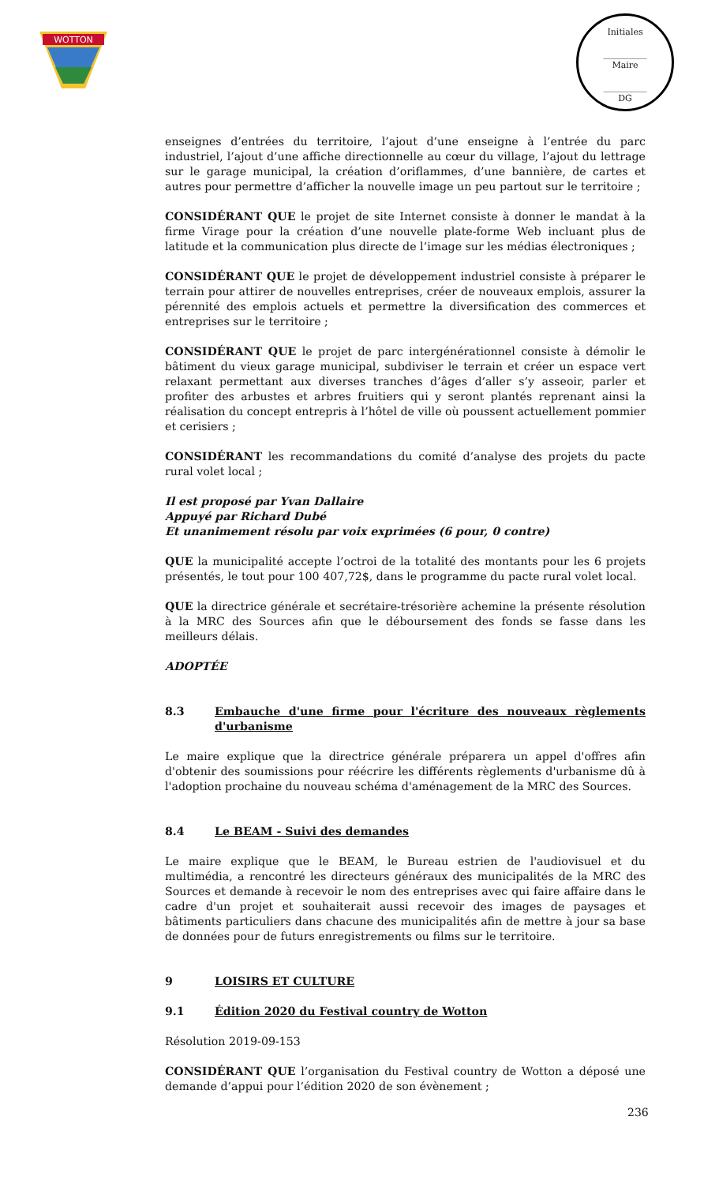WOTTON
Initiales
__________
Maire
__________
DG
enseignes d’entrées du territoire, l’ajout d’une enseigne à l’entrée du parc industriel, l’ajout d’une affiche directionnelle au cœur du village, l’ajout du lettrage sur le garage municipal, la création d’oriflammes, d’une bannière, de cartes et autres pour permettre d’afficher la nouvelle image un peu partout sur le territoire ;
CONSIDÉRANT QUE le projet de site Internet consiste à donner le mandat à la firme Virage pour la création d’une nouvelle plate-forme Web incluant plus de latitude et la communication plus directe de l’image sur les médias électroniques ;
CONSIDÉRANT QUE le projet de développement industriel consiste à préparer le terrain pour attirer de nouvelles entreprises, créer de nouveaux emplois, assurer la pérennité des emplois actuels et permettre la diversification des commerces et entreprises sur le territoire ;
CONSIDÉRANT QUE le projet de parc intergénérationnel consiste à démolir le bâtiment du vieux garage municipal, subdiviser le terrain et créer un espace vert relaxant permettant aux diverses tranches d’âges d’aller s’y asseoir, parler et profiter des arbustes et arbres fruitiers qui y seront plantés reprenant ainsi la réalisation du concept entrepris à l’hôtel de ville où poussent actuellement pommier et cerisiers ;
CONSIDÉRANT les recommandations du comité d’analyse des projets du pacte rural volet local ;
Il est proposé par Yvan Dallaire
Appuyé par Richard Dubé
Et unanimement résolu par voix exprimées (6 pour, 0 contre)
QUE la municipalité accepte l’octroi de la totalité des montants pour les 6 projets présentés, le tout pour 100 407,72$, dans le programme du pacte rural volet local.
QUE la directrice générale et secrétaire-trésorière achemine la présente résolution à la MRC des Sources afin que le déboursement des fonds se fasse dans les meilleurs délais.
ADOPTÉE
8.3 Embauche d'une firme pour l'écriture des nouveaux règlements d'urbanisme
Le maire explique que la directrice générale préparera un appel d'offres afin d'obtenir des soumissions pour réécrire les différents règlements d'urbanisme dû à l'adoption prochaine du nouveau schéma d'aménagement de la MRC des Sources.
8.4 Le BEAM - Suivi des demandes
Le maire explique que le BEAM, le Bureau estrien de l'audiovisuel et du multimédia, a rencontré les directeurs généraux des municipalités de la MRC des Sources et demande à recevoir le nom des entreprises avec qui faire affaire dans le cadre d'un projet et souhaiterait aussi recevoir des images de paysages et bâtiments particuliers dans chacune des municipalités afin de mettre à jour sa base de données pour de futurs enregistrements ou films sur le territoire.
9 LOISIRS ET CULTURE
9.1 Édition 2020 du Festival country de Wotton
Résolution 2019-09-153
CONSIDÉRANT QUE l’organisation du Festival country de Wotton a déposé une demande d’appui pour l’édition 2020 de son évènement ;
236